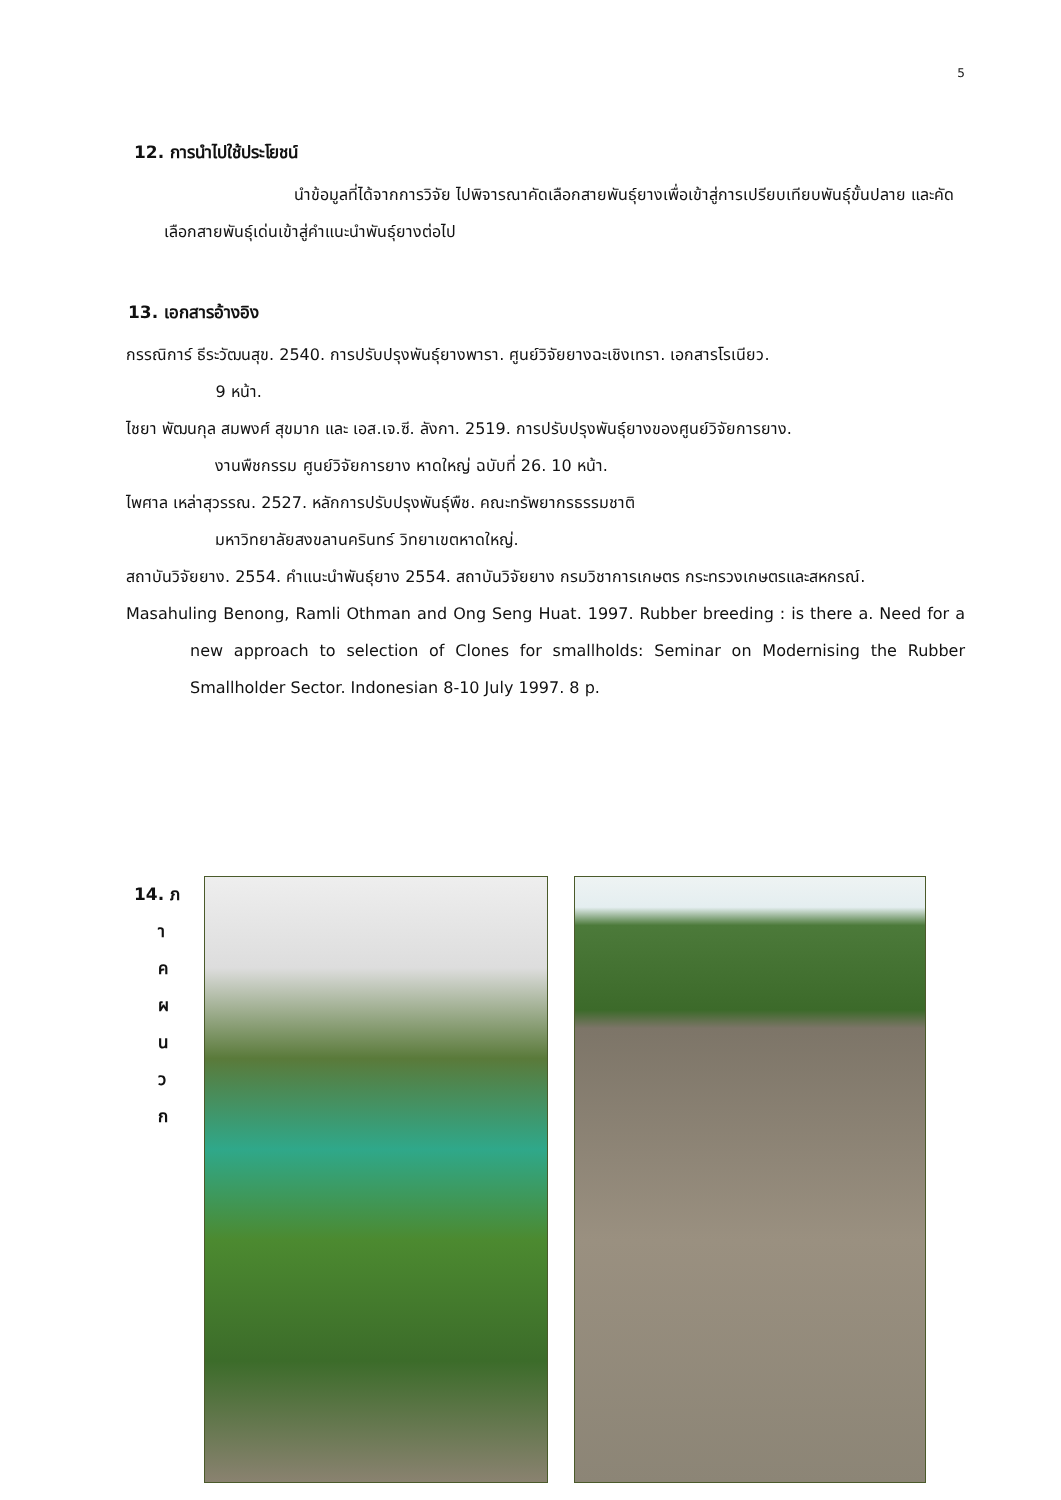5
12. การนำไปใช้ประโยชน์
นำข้อมูลที่ได้จากการวิจัย ไปพิจารณาคัดเลือกสายพันธุ์ยางเพื่อเข้าสู่การเปรียบเทียบพันธุ์ขั้นปลาย และคัดเลือกสายพันธุ์เด่นเข้าสู่คำแนะนำพันธุ์ยางต่อไป
13. เอกสารอ้างอิง
กรรณิการ์ ธีระวัฒนสุข. 2540. การปรับปรุงพันธุ์ยางพารา. ศูนย์วิจัยยางฉะเชิงเทรา. เอกสารโรเนียว.
9 หน้า.
ไชยา พัฒนกุล สมพงศ์ สุขมาก และ เอส.เจ.ซี. ลังกา. 2519. การปรับปรุงพันธุ์ยางของศูนย์วิจัยการยาง.
งานพืชกรรม ศูนย์วิจัยการยาง หาดใหญ่ ฉบับที่ 26. 10 หน้า.
ไพศาล เหล่าสุวรรณ. 2527. หลักการปรับปรุงพันธุ์พืช. คณะทรัพยากรธรรมชาติ
มหาวิทยาลัยสงขลานครินทร์ วิทยาเขตหาดใหญ่.
สถาบันวิจัยยาง. 2554. คำแนะนำพันธุ์ยาง 2554. สถาบันวิจัยยาง กรมวิชาการเกษตร กระทรวงเกษตรและสหกรณ์.
Masahuling Benong, Ramli Othman and Ong Seng Huat. 1997. Rubber breeding : is there a. Need for a new approach to selection of Clones for smallholds: Seminar on Modernising the Rubber Smallholder Sector. Indonesian 8-10 July 1997. 8 p.
14. ภ
า
ค
ผ
น
ว
ก